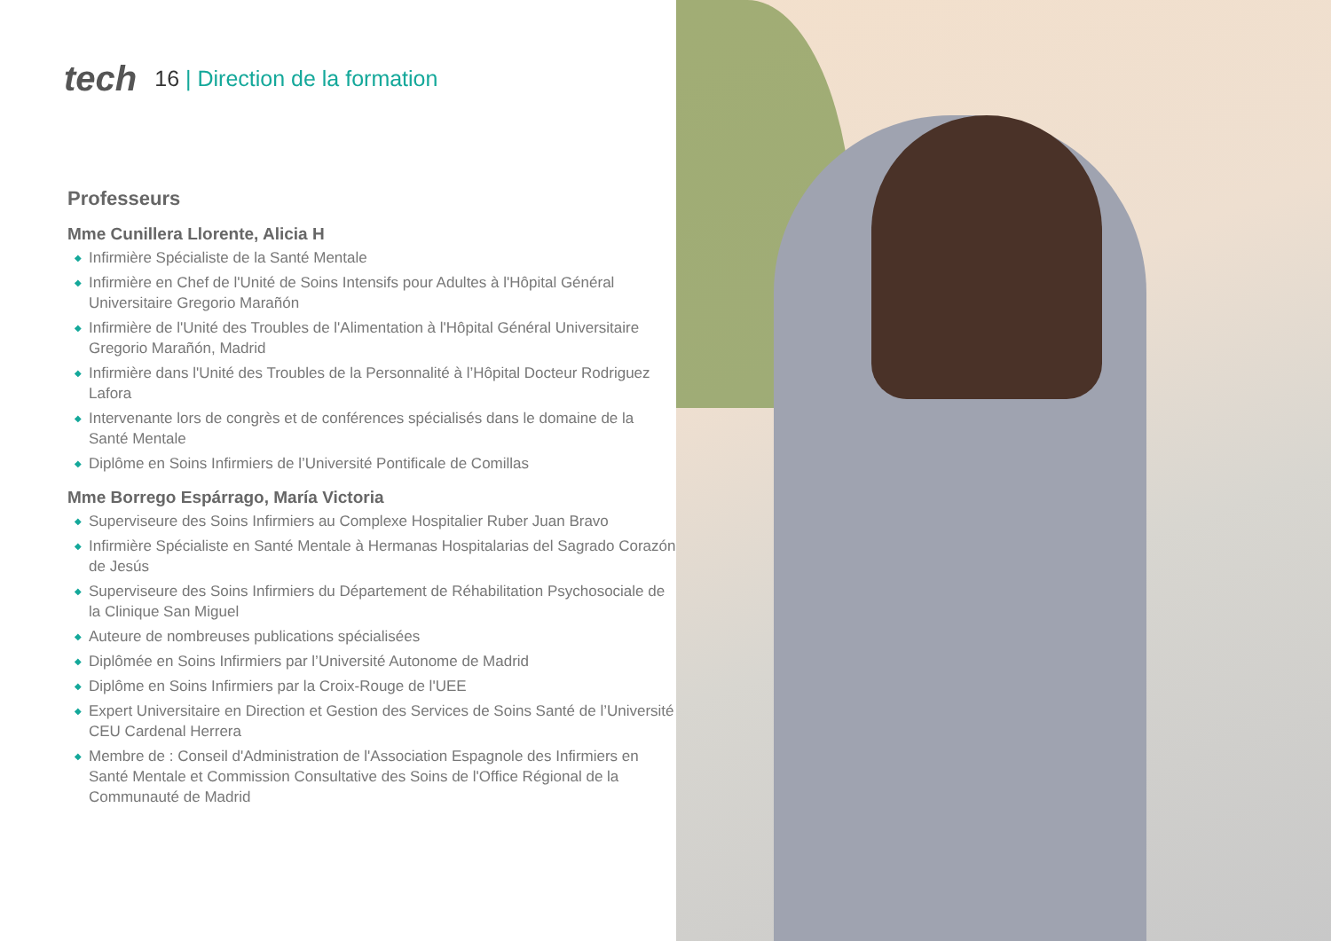tech 16 | Direction de la formation
Professeurs
Mme Cunillera Llorente, Alicia H
◆ Infirmière Spécialiste de la Santé Mentale
◆ Infirmière en Chef de l'Unité de Soins Intensifs pour Adultes à l'Hôpital Général Universitaire Gregorio Marañón
◆ Infirmière de l'Unité des Troubles de l'Alimentation à l'Hôpital Général Universitaire Gregorio Marañón, Madrid
◆ Infirmière dans l'Unité des Troubles de la Personnalité à l’Hôpital Docteur Rodriguez Lafora
◆ Intervenante lors de congrès et de conférences spécialisés dans le domaine de la Santé Mentale
◆ Diplôme en Soins Infirmiers de l’Université Pontificale de Comillas
Mme Borrego Espárrago, María Victoria
◆ Superviseure des Soins Infirmiers au Complexe Hospitalier Ruber Juan Bravo
◆ Infirmière Spécialiste en Santé Mentale à Hermanas Hospitalarias del Sagrado Corazón de Jesús
◆ Superviseure des Soins Infirmiers du Département de Réhabilitation Psychosociale de la Clinique San Miguel
◆ Auteure de nombreuses publications spécialisées
◆ Diplômée en Soins Infirmiers par l’Université Autonome de Madrid
◆ Diplôme en Soins Infirmiers par la Croix-Rouge de l'UEE
◆ Expert Universitaire en Direction et Gestion des Services de Soins Santé de l’Université CEU Cardenal Herrera
◆ Membre de : Conseil d'Administration de l'Association Espagnole des Infirmiers en Santé Mentale et Commission Consultative des Soins de l'Office Régional de la Communauté de Madrid